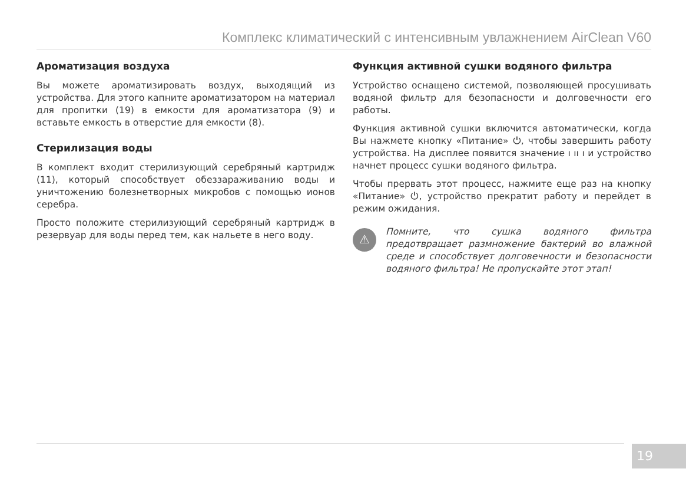Комплекс климатический с интенсивным увлажнением AirClean V60
Ароматизация воздуха
Вы можете ароматизировать воздух, выходящий из устройства. Для этого капните ароматизатором на материал для пропитки (19) в емкости для ароматизатора (9) и вставьте емкость в отверстие для емкости (8).
Стерилизация воды
В комплект входит стерилизующий серебряный картридж (11), который способствует обеззараживанию воды и уничтожению болезнетворных микробов с помощью ионов серебра.
Просто положите стерилизующий серебряный картридж в резервуар для воды перед тем, как нальете в него воду.
Функция активной сушки водяного фильтра
Устройство оснащено системой, позволяющей просушивать водяной фильтр для безопасности и долговечности его работы.
Функция активной сушки включится автоматически, когда Вы нажмете кнопку «Питание» ⏻, чтобы завершить работу устройства. На дисплее появится значение ı ıı ı и устройство начнет процесс сушки водяного фильтра.
Чтобы прервать этот процесс, нажмите еще раз на кнопку «Питание» ⏻, устройство прекратит работу и перейдет в режим ожидания.
⚠
Помните, что сушка водяного фильтра предотвращает размножение бактерий во влажной среде и способствует долговечности и безопасности водяного фильтра! Не пропускайте этот этап!
19